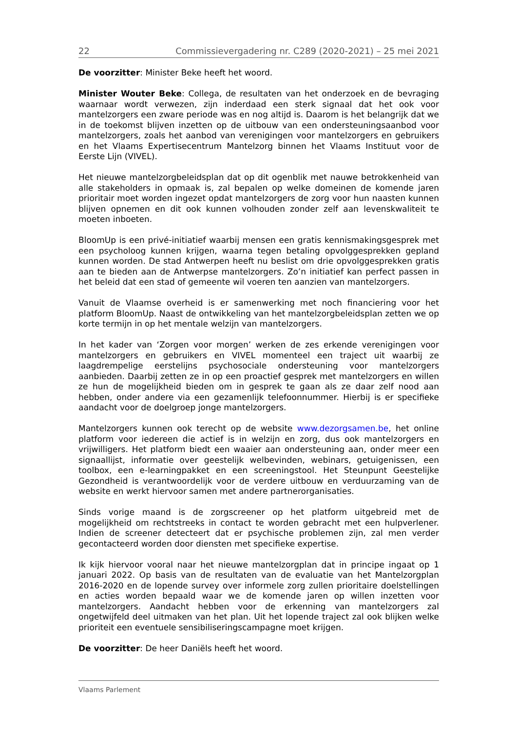22 Commissievergadering nr. C289 (2020-2021) – 25 mei 2021
De voorzitter: Minister Beke heeft het woord.
Minister Wouter Beke: Collega, de resultaten van het onderzoek en de bevraging waarnaar wordt verwezen, zijn inderdaad een sterk signaal dat het ook voor mantelzorgers een zware periode was en nog altijd is. Daarom is het belangrijk dat we in de toekomst blijven inzetten op de uitbouw van een ondersteuningsaanbod voor mantelzorgers, zoals het aanbod van verenigingen voor mantelzorgers en gebruikers en het Vlaams Expertisecentrum Mantelzorg binnen het Vlaams Instituut voor de Eerste Lijn (VIVEL).
Het nieuwe mantelzorgbeleidsplan dat op dit ogenblik met nauwe betrokkenheid van alle stakeholders in opmaak is, zal bepalen op welke domeinen de komende jaren prioritair moet worden ingezet opdat mantelzorgers de zorg voor hun naasten kunnen blijven opnemen en dit ook kunnen volhouden zonder zelf aan levenskwaliteit te moeten inboeten.
BloomUp is een privé-initiatief waarbij mensen een gratis kennismakingsgesprek met een psycholoog kunnen krijgen, waarna tegen betaling opvolggesprekken gepland kunnen worden. De stad Antwerpen heeft nu beslist om drie opvolggesprekken gratis aan te bieden aan de Antwerpse mantelzorgers. Zo’n initiatief kan perfect passen in het beleid dat een stad of gemeente wil voeren ten aanzien van mantelzorgers.
Vanuit de Vlaamse overheid is er samenwerking met noch financiering voor het platform BloomUp. Naast de ontwikkeling van het mantelzorgbeleidsplan zetten we op korte termijn in op het mentale welzijn van mantelzorgers.
In het kader van ‘Zorgen voor morgen’ werken de zes erkende verenigingen voor mantelzorgers en gebruikers en VIVEL momenteel een traject uit waarbij ze laagdrempelige eerstelijns psychosociale ondersteuning voor mantelzorgers aanbieden. Daarbij zetten ze in op een proactief gesprek met mantelzorgers en willen ze hun de mogelijkheid bieden om in gesprek te gaan als ze daar zelf nood aan hebben, onder andere via een gezamenlijk telefoonnummer. Hierbij is er specifieke aandacht voor de doelgroep jonge mantelzorgers.
Mantelzorgers kunnen ook terecht op de website www.dezorgsamen.be, het online platform voor iedereen die actief is in welzijn en zorg, dus ook mantelzorgers en vrijwilligers. Het platform biedt een waaier aan ondersteuning aan, onder meer een signaallijst, informatie over geestelijk welbevinden, webinars, getuigenissen, een toolbox, een e-learningpakket en een screeningstool. Het Steunpunt Geestelijke Gezondheid is verantwoordelijk voor de verdere uitbouw en verduurzaming van de website en werkt hiervoor samen met andere partnerorganisaties.
Sinds vorige maand is de zorgscreener op het platform uitgebreid met de mogelijkheid om rechtstreeks in contact te worden gebracht met een hulpverlener. Indien de screener detecteert dat er psychische problemen zijn, zal men verder gecontacteerd worden door diensten met specifieke expertise.
Ik kijk hiervoor vooral naar het nieuwe mantelzorgplan dat in principe ingaat op 1 januari 2022. Op basis van de resultaten van de evaluatie van het Mantelzorgplan 2016-2020 en de lopende survey over informele zorg zullen prioritaire doelstellingen en acties worden bepaald waar we de komende jaren op willen inzetten voor mantelzorgers. Aandacht hebben voor de erkenning van mantelzorgers zal ongetwijfeld deel uitmaken van het plan. Uit het lopende traject zal ook blijken welke prioriteit een eventuele sensibiliseringscampagne moet krijgen.
De voorzitter: De heer Daniëls heeft het woord.
Vlaams Parlement